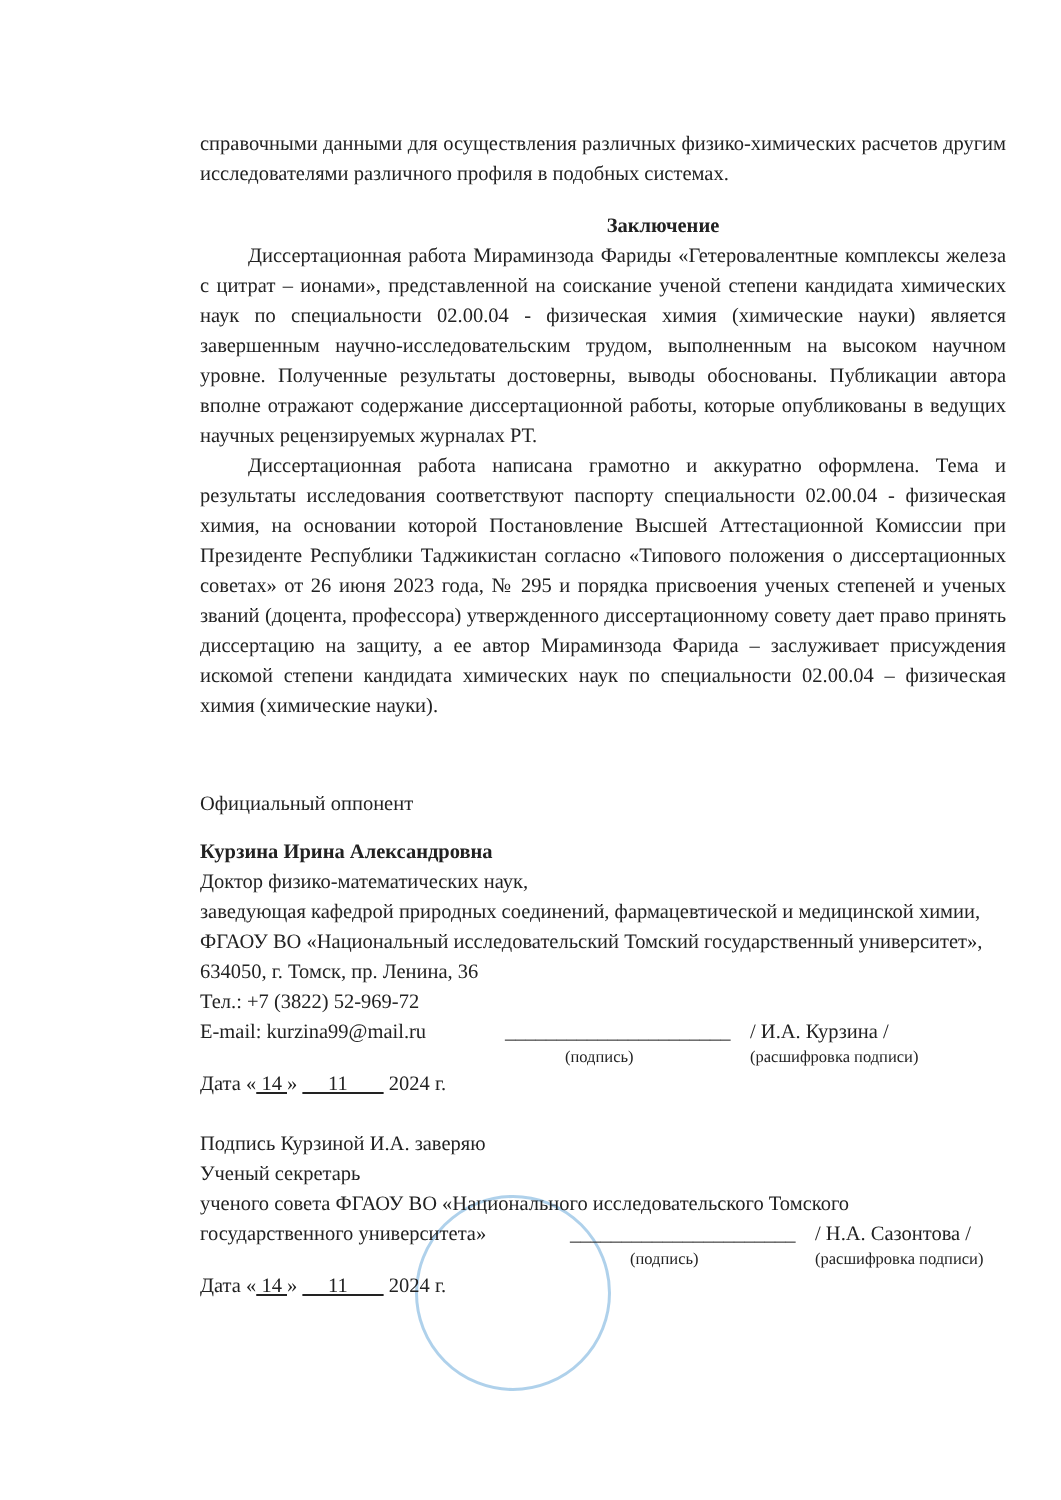справочными данными для осуществления различных физико-химических расчетов другим исследователями различного профиля в подобных системах.
Заключение
Диссертационная работа Мираминзода Фариды «Гетеровалентные комплексы железа с цитрат – ионами», представленной на соискание ученой степени кандидата химических наук по специальности 02.00.04 - физическая химия (химические науки) является завершенным научно-исследовательским трудом, выполненным на высоком научном уровне. Полученные результаты достоверны, выводы обоснованы. Публикации автора вполне отражают содержание диссертационной работы, которые опубликованы в ведущих научных рецензируемых журналах РТ.
Диссертационная работа написана грамотно и аккуратно оформлена. Тема и результаты исследования соответствуют паспорту специальности 02.00.04 - физическая химия, на основании которой Постановление Высшей Аттестационной Комиссии при Президенте Республики Таджикистан согласно «Типового положения о диссертационных советах» от 26 июня 2023 года, № 295 и порядка присвоения ученых степеней и ученых званий (доцента, профессора) утвержденного диссертационному совету дает право принять диссертацию на защиту, а ее автор Мираминзода Фарида – заслуживает присуждения искомой степени кандидата химических наук по специальности 02.00.04 – физическая химия (химические науки).
Официальный оппонент
Курзина Ирина Александровна
Доктор физико-математических наук,
заведующая кафедрой природных соединений, фармацевтической и медицинской химии, ФГАОУ ВО «Национальный исследовательский Томский государственный университет»,
634050, г. Томск, пр. Ленина, 36
Тел.: +7 (3822) 52-969-72
E-mail: kurzina99@mail.ru ______________________ / И.А. Курзина /
(подпись) (расшифровка подписи)
Дата « 14 » 11 2024 г.
Подпись Курзиной И.А. заверяю
Ученый секретарь
ученого совета ФГАОУ ВО «Национального исследовательского Томского
государственного университета» ______________________ / Н.А. Сазонтова /
(подпись) (расшифровка подписи)
Дата « 14 » 11 2024 г.